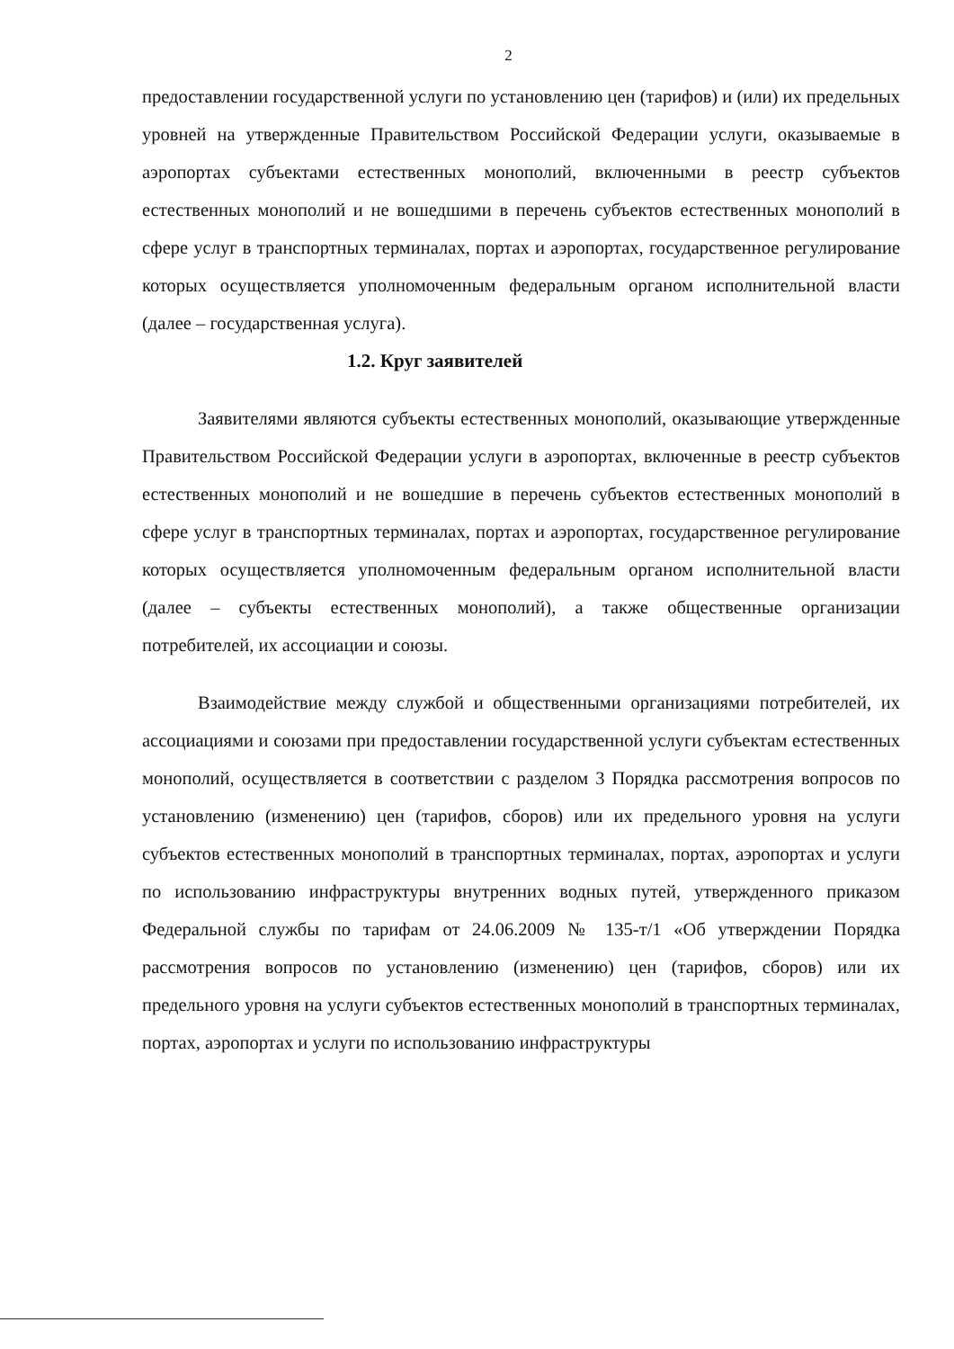2
предоставлении государственной услуги по установлению цен (тарифов) и (или) их предельных уровней на утвержденные Правительством Российской Федерации услуги, оказываемые в аэропортах субъектами естественных монополий, включенными в реестр субъектов естественных монополий и не вошедшими в перечень субъектов естественных монополий в сфере услуг в транспортных терминалах, портах и аэропортах, государственное регулирование которых осуществляется уполномоченным федеральным органом исполнительной власти (далее – государственная услуга).
1.2. Круг заявителей
Заявителями являются субъекты естественных монополий, оказывающие утвержденные Правительством Российской Федерации услуги в аэропортах, включенные в реестр субъектов естественных монополий и не вошедшие в перечень субъектов естественных монополий в сфере услуг в транспортных терминалах, портах и аэропортах, государственное регулирование которых осуществляется уполномоченным федеральным органом исполнительной власти (далее – субъекты естественных монополий), а также общественные организации потребителей, их ассоциации и союзы.
Взаимодействие между службой и общественными организациями потребителей, их ассоциациями и союзами при предоставлении государственной услуги субъектам естественных монополий, осуществляется в соответствии с разделом 3 Порядка рассмотрения вопросов по установлению (изменению) цен (тарифов, сборов) или их предельного уровня на услуги субъектов естественных монополий в транспортных терминалах, портах, аэропортах и услуги по использованию инфраструктуры внутренних водных путей, утвержденного приказом Федеральной службы по тарифам от 24.06.2009 № 135-т/1 «Об утверждении Порядка рассмотрения вопросов по установлению (изменению) цен (тарифов, сборов) или их предельного уровня на услуги субъектов естественных монополий в транспортных терминалах, портах, аэропортах и услуги по использованию инфраструктуры